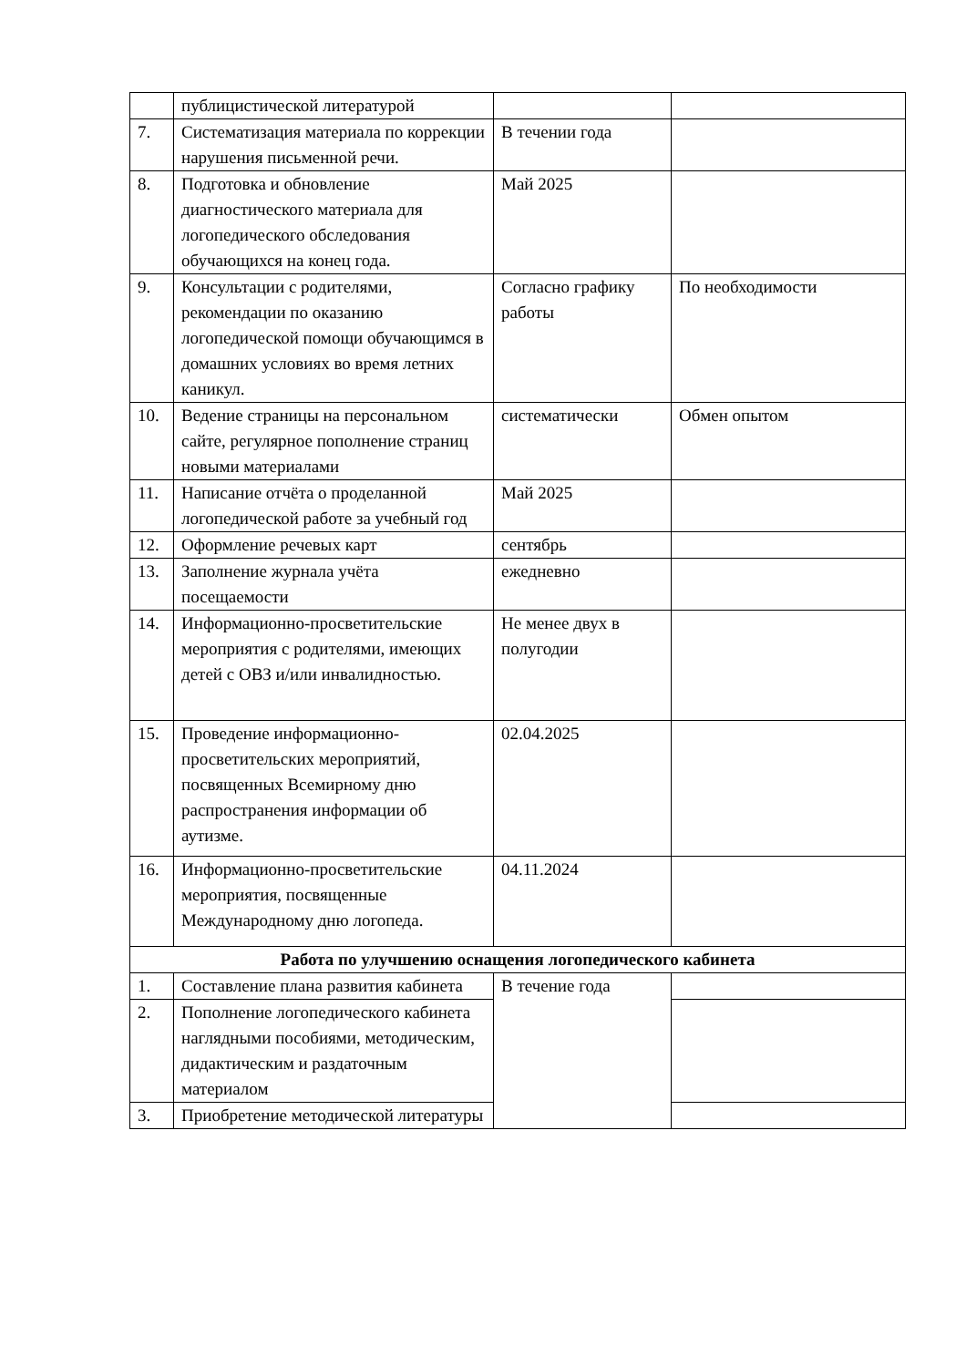| | публицистической литературой | | |
| 7. | Систематизация материала по коррекции нарушения письменной речи. | В течении года | |
| 8. | Подготовка и обновление диагностического материала для логопедического обследования обучающихся на конец года. | Май 2025 | |
| 9. | Консультации с родителями, рекомендации по оказанию логопедической помощи обучающимся в домашних условиях во время летних каникул. | Согласно графику работы | По необходимости |
| 10. | Ведение страницы на персональном сайте, регулярное пополнение страниц новыми материалами | систематически | Обмен опытом |
| 11. | Написание отчёта о проделанной логопедической работе за учебный год | Май 2025 | |
| 12. | Оформление речевых карт | сентябрь | |
| 13. | Заполнение журнала учёта посещаемости | ежедневно | |
| 14. | Информационно-просветительские мероприятия с родителями, имеющих детей с ОВЗ и/или инвалидностью. | Не менее двух в полугодии | |
| 15. | Проведение информационно-просветительских мероприятий, посвященных Всемирному дню распространения информации об аутизме. | 02.04.2025 | |
| 16. | Информационно-просветительские мероприятия, посвященные Международному дню логопеда. | 04.11.2024 | |
| Работа по улучшению оснащения логопедического кабинета | | | |
| 1. | Составление плана развития кабинета | В течение года | |
| 2. | Пополнение логопедического кабинета наглядными пособиями, методическим, дидактическим и раздаточным материалом | | |
| 3. | Приобретение методической литературы | | |